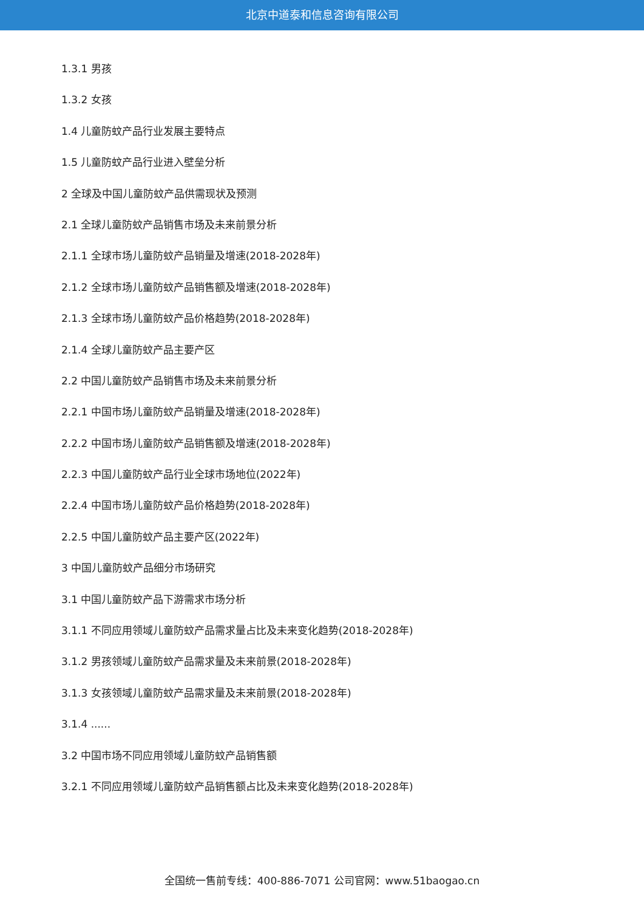北京中道泰和信息咨询有限公司
1.3.1 男孩
1.3.2 女孩
1.4 儿童防蚊产品行业发展主要特点
1.5 儿童防蚊产品行业进入壁垒分析
2 全球及中国儿童防蚊产品供需现状及预测
2.1 全球儿童防蚊产品销售市场及未来前景分析
2.1.1 全球市场儿童防蚊产品销量及增速(2018-2028年)
2.1.2 全球市场儿童防蚊产品销售额及增速(2018-2028年)
2.1.3 全球市场儿童防蚊产品价格趋势(2018-2028年)
2.1.4 全球儿童防蚊产品主要产区
2.2 中国儿童防蚊产品销售市场及未来前景分析
2.2.1 中国市场儿童防蚊产品销量及增速(2018-2028年)
2.2.2 中国市场儿童防蚊产品销售额及增速(2018-2028年)
2.2.3 中国儿童防蚊产品行业全球市场地位(2022年)
2.2.4 中国市场儿童防蚊产品价格趋势(2018-2028年)
2.2.5 中国儿童防蚊产品主要产区(2022年)
3 中国儿童防蚊产品细分市场研究
3.1 中国儿童防蚊产品下游需求市场分析
3.1.1 不同应用领域儿童防蚊产品需求量占比及未来变化趋势(2018-2028年)
3.1.2 男孩领域儿童防蚊产品需求量及未来前景(2018-2028年)
3.1.3 女孩领域儿童防蚊产品需求量及未来前景(2018-2028年)
3.1.4 ......
3.2 中国市场不同应用领域儿童防蚊产品销售额
3.2.1 不同应用领域儿童防蚊产品销售额占比及未来变化趋势(2018-2028年)
全国统一售前专线：400-886-7071 公司官网：www.51baogao.cn